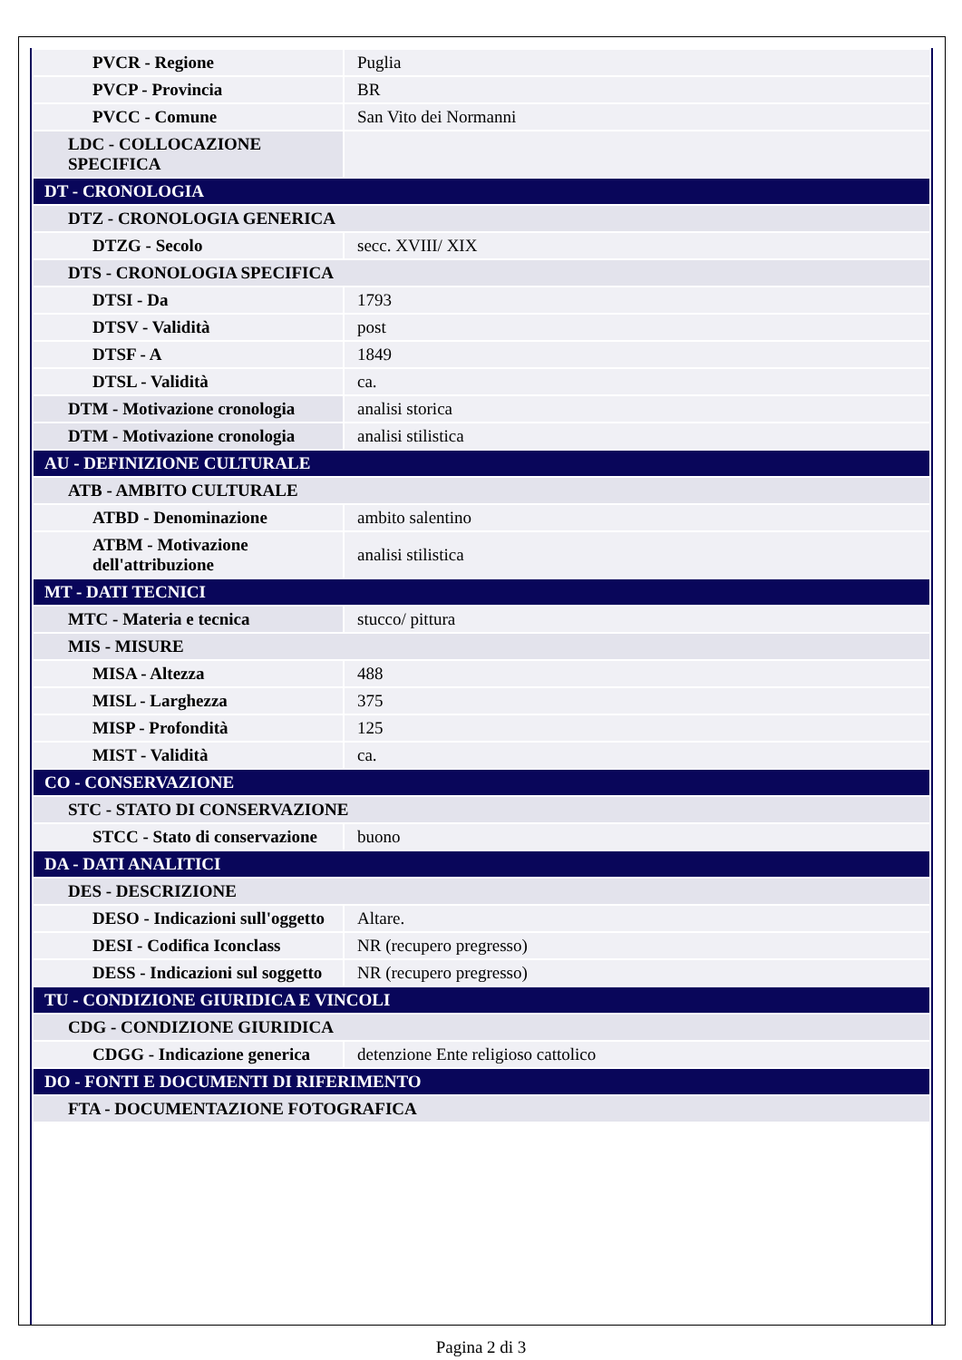| PVCR - Regione | Puglia |
| PVCP - Provincia | BR |
| PVCC - Comune | San Vito dei Normanni |
| LDC - COLLOCAZIONE SPECIFICA | |
| DT - CRONOLOGIA | |
| DTZ - CRONOLOGIA GENERICA | |
| DTZG - Secolo | secc. XVIII/ XIX |
| DTS - CRONOLOGIA SPECIFICA | |
| DTSI - Da | 1793 |
| DTSV - Validità | post |
| DTSF - A | 1849 |
| DTSL - Validità | ca. |
| DTM - Motivazione cronologia | analisi storica |
| DTM - Motivazione cronologia | analisi stilistica |
| AU - DEFINIZIONE CULTURALE | |
| ATB - AMBITO CULTURALE | |
| ATBD - Denominazione | ambito salentino |
| ATBM - Motivazione dell'attribuzione | analisi stilistica |
| MT - DATI TECNICI | |
| MTC - Materia e tecnica | stucco/ pittura |
| MIS - MISURE | |
| MISA - Altezza | 488 |
| MISL - Larghezza | 375 |
| MISP - Profondità | 125 |
| MIST - Validità | ca. |
| CO - CONSERVAZIONE | |
| STC - STATO DI CONSERVAZIONE | |
| STCC - Stato di conservazione | buono |
| DA - DATI ANALITICI | |
| DES - DESCRIZIONE | |
| DESO - Indicazioni sull'oggetto | Altare. |
| DESI - Codifica Iconclass | NR (recupero pregresso) |
| DESS - Indicazioni sul soggetto | NR (recupero pregresso) |
| TU - CONDIZIONE GIURIDICA E VINCOLI | |
| CDG - CONDIZIONE GIURIDICA | |
| CDGG - Indicazione generica | detenzione Ente religioso cattolico |
| DO - FONTI E DOCUMENTI DI RIFERIMENTO | |
| FTA - DOCUMENTAZIONE FOTOGRAFICA | |
Pagina 2 di 3